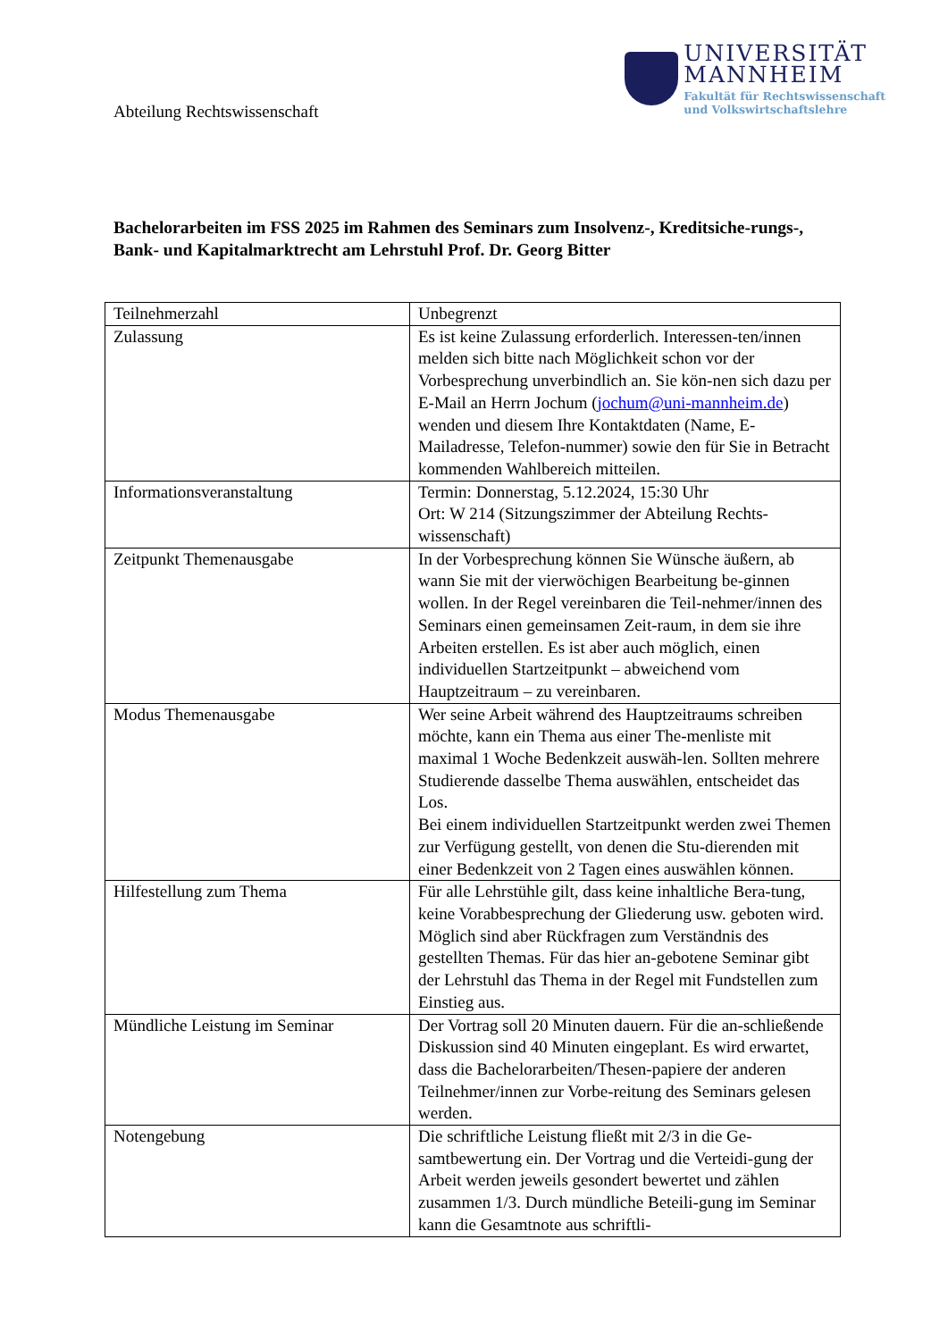Abteilung Rechtswissenschaft
UNIVERSITÄT
MANNHEIM
Fakultät für Rechtswissenschaft
und Volkswirtschaftslehre
Bachelorarbeiten im FSS 2025 im Rahmen des Seminars zum Insolvenz-, Kreditsiche-rungs-, Bank- und Kapitalmarktrecht am Lehrstuhl Prof. Dr. Georg Bitter
| Teilnehmerzahl | Unbegrenzt |
| Zulassung | Es ist keine Zulassung erforderlich. Interessen-ten/innen melden sich bitte nach Möglichkeit schon vor der Vorbesprechung unverbindlich an. Sie kön-nen sich dazu per E-Mail an Herrn Jochum ( jochum@uni-mannheim.de ) wenden und diesem Ihre Kontaktdaten (Name, E-Mailadresse, Telefon-nummer) sowie den für Sie in Betracht kommenden Wahlbereich mitteilen. |
| Informationsveranstaltung | Termin: Donnerstag, 5.12.2024, 15:30 Uhr Ort: W 214 (Sitzungszimmer der Abteilung Rechts-wissenschaft) |
| Zeitpunkt Themenausgabe | In der Vorbesprechung können Sie Wünsche äußern, ab wann Sie mit der vierwöchigen Bearbeitung be-ginnen wollen. In der Regel vereinbaren die Teil-nehmer/innen des Seminars einen gemeinsamen Zeit-raum, in dem sie ihre Arbeiten erstellen. Es ist aber auch möglich, einen individuellen Startzeitpunkt – abweichend vom Hauptzeitraum – zu vereinbaren. |
| Modus Themenausgabe | Wer seine Arbeit während des Hauptzeitraums schreiben möchte, kann ein Thema aus einer The-menliste mit maximal 1 Woche Bedenkzeit auswäh-len. Sollten mehrere Studierende dasselbe Thema auswählen, entscheidet das Los. Bei einem individuellen Startzeitpunkt werden zwei Themen zur Verfügung gestellt, von denen die Stu-dierenden mit einer Bedenkzeit von 2 Tagen eines auswählen können. |
| Hilfestellung zum Thema | Für alle Lehrstühle gilt, dass keine inhaltliche Bera-tung, keine Vorabbesprechung der Gliederung usw. geboten wird. Möglich sind aber Rückfragen zum Verständnis des gestellten Themas. Für das hier an-gebotene Seminar gibt der Lehrstuhl das Thema in der Regel mit Fundstellen zum Einstieg aus. |
| Mündliche Leistung im Seminar | Der Vortrag soll 20 Minuten dauern. Für die an-schließende Diskussion sind 40 Minuten eingeplant. Es wird erwartet, dass die Bachelorarbeiten/Thesen-papiere der anderen Teilnehmer/innen zur Vorbe-reitung des Seminars gelesen werden. |
| Notengebung | Die schriftliche Leistung fließt mit 2/3 in die Ge-samtbewertung ein. Der Vortrag und die Verteidi-gung der Arbeit werden jeweils gesondert bewertet und zählen zusammen 1/3. Durch mündliche Beteili-gung im Seminar kann die Gesamtnote aus schriftli- |